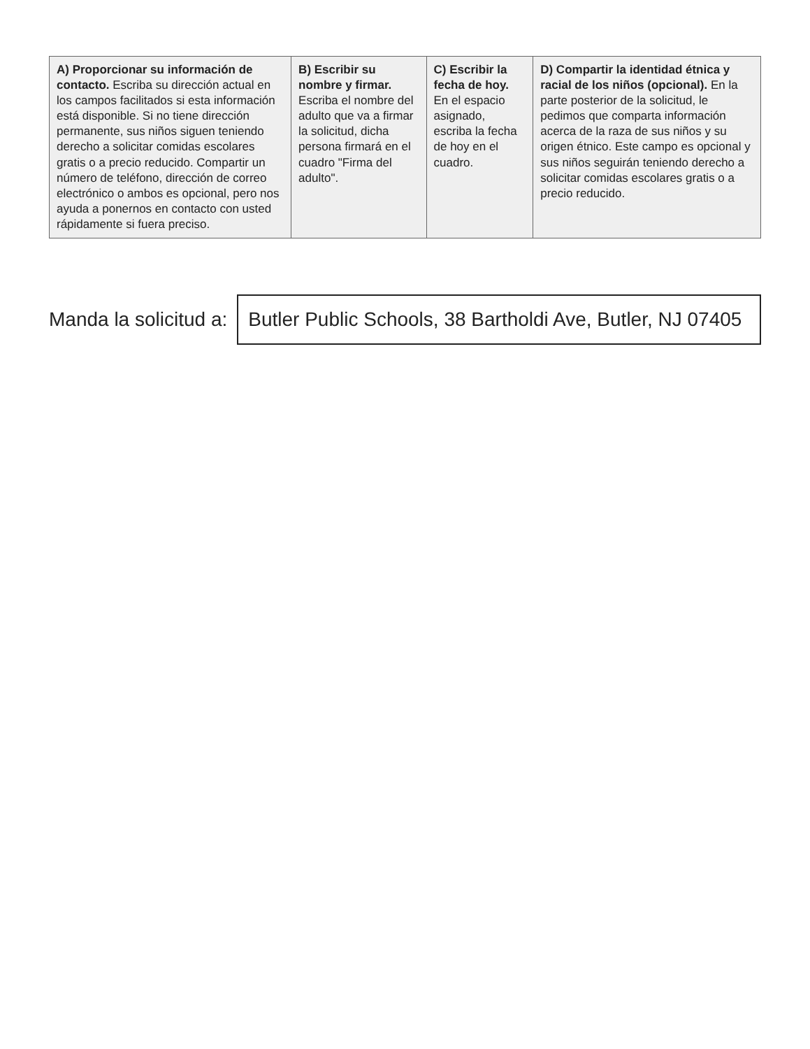| A) Proporcionar su información de contacto. Escriba su dirección actual en los campos facilitados si esta información está disponible. Si no tiene dirección permanente, sus niños siguen teniendo derecho a solicitar comidas escolares gratis o a precio reducido. Compartir un número de teléfono, dirección de correo electrónico o ambos es opcional, pero nos ayuda a ponernos en contacto con usted rápidamente si fuera preciso. | B) Escribir su nombre y firmar. Escriba el nombre del adulto que va a firmar la solicitud, dicha persona firmará en el cuadro "Firma del adulto". | C) Escribir la fecha de hoy. En el espacio asignado, escriba la fecha de hoy en el cuadro. | D) Compartir la identidad étnica y racial de los niños (opcional). En la parte posterior de la solicitud, le pedimos que comparta información acerca de la raza de sus niños y su origen étnico. Este campo es opcional y sus niños seguirán teniendo derecho a solicitar comidas escolares gratis o a precio reducido. |
Manda la solicitud a:
Butler Public Schools, 38 Bartholdi Ave, Butler, NJ 07405